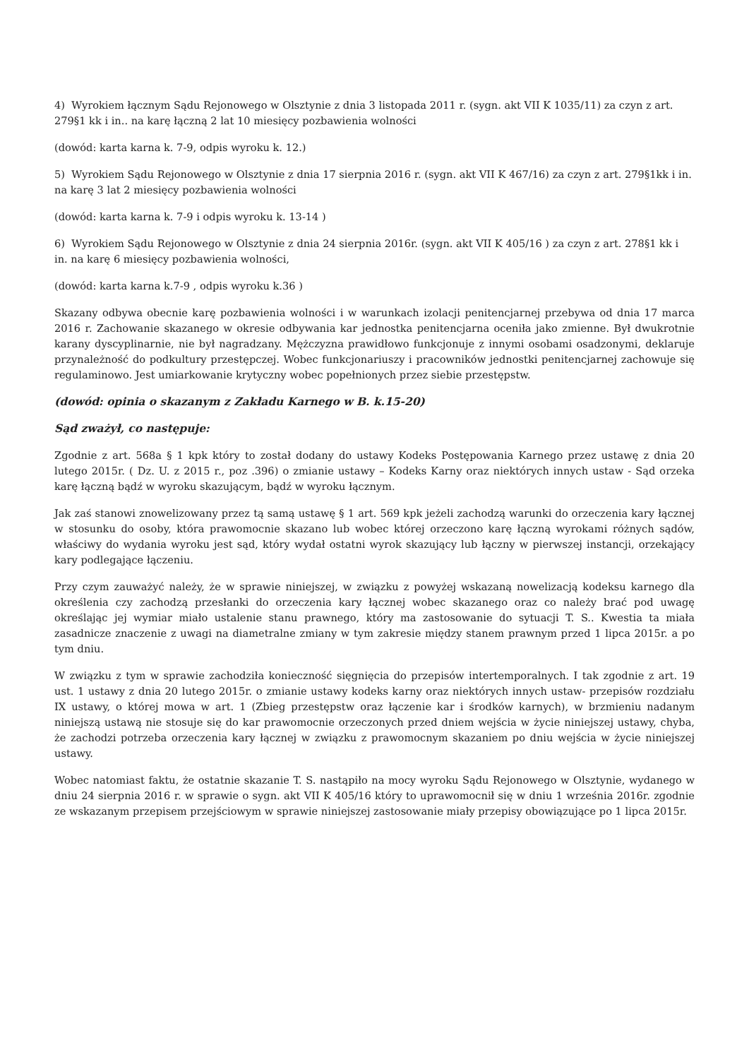4) Wyrokiem łącznym Sądu Rejonowego w Olsztynie z dnia 3 listopada 2011 r. (sygn. akt VII K 1035/11) za czyn z art. 279§1 kk i in.. na karę łączną 2 lat 10 miesięcy pozbawienia wolności
(dowód: karta karna k. 7-9, odpis wyroku k. 12.)
5) Wyrokiem Sądu Rejonowego w Olsztynie z dnia 17 sierpnia 2016 r. (sygn. akt VII K 467/16) za czyn z art. 279§1kk i in. na karę 3 lat 2 miesięcy pozbawienia wolności
(dowód: karta karna k. 7-9 i odpis wyroku k. 13-14 )
6) Wyrokiem Sądu Rejonowego w Olsztynie z dnia 24 sierpnia 2016r. (sygn. akt VII K 405/16 ) za czyn z art. 278§1 kk i in. na karę 6 miesięcy pozbawienia wolności,
(dowód: karta karna k.7-9 , odpis wyroku k.36 )
Skazany odbywa obecnie karę pozbawienia wolności i w warunkach izolacji penitencjarnej przebywa od dnia 17 marca 2016 r. Zachowanie skazanego w okresie odbywania kar jednostka penitencjarna oceniła jako zmienne. Był dwukrotnie karany dyscyplinarnie, nie był nagradzany. Mężczyzna prawidłowo funkcjonuje z innymi osobami osadzonymi, deklaruje przynależność do podkultury przestępczej. Wobec funkcjonariuszy i pracowników jednostki penitencjarnej zachowuje się regulaminowo. Jest umiarkowanie krytyczny wobec popełnionych przez siebie przestępstw.
(dowód: opinia o skazanym z Zakładu Karnego w B. k.15-20)
Sąd zważył, co następuje:
Zgodnie z art. 568a § 1 kpk który to został dodany do ustawy Kodeks Postępowania Karnego przez ustawę z dnia 20 lutego 2015r. ( Dz. U. z 2015 r., poz .396) o zmianie ustawy – Kodeks Karny oraz niektórych innych ustaw - Sąd orzeka karę łączną bądź w wyroku skazującym, bądź w wyroku łącznym.
Jak zaś stanowi znowelizowany przez tą samą ustawę § 1 art. 569 kpk jeżeli zachodzą warunki do orzeczenia kary łącznej w stosunku do osoby, która prawomocnie skazano lub wobec której orzeczono karę łączną wyrokami różnych sądów, właściwy do wydania wyroku jest sąd, który wydał ostatni wyrok skazujący lub łączny w pierwszej instancji, orzekający kary podlegające łączeniu.
Przy czym zauważyć należy, że w sprawie niniejszej, w związku z powyżej wskazaną nowelizacją kodeksu karnego dla określenia czy zachodzą przesłanki do orzeczenia kary łącznej wobec skazanego oraz co należy brać pod uwagę określając jej wymiar miało ustalenie stanu prawnego, który ma zastosowanie do sytuacji T. S.. Kwestia ta miała zasadnicze znaczenie z uwagi na diametralne zmiany w tym zakresie między stanem prawnym przed 1 lipca 2015r. a po tym dniu.
W związku z tym w sprawie zachodziła konieczność sięgnięcia do przepisów intertemporalnych. I tak zgodnie z art. 19 ust. 1 ustawy z dnia 20 lutego 2015r. o zmianie ustawy kodeks karny oraz niektórych innych ustaw- przepisów rozdziału IX ustawy, o której mowa w art. 1 (Zbieg przestępstw oraz łączenie kar i środków karnych), w brzmieniu nadanym niniejszą ustawą nie stosuje się do kar prawomocnie orzeczonych przed dniem wejścia w życie niniejszej ustawy, chyba, że zachodzi potrzeba orzeczenia kary łącznej w związku z prawomocnym skazaniem po dniu wejścia w życie niniejszej ustawy.
Wobec natomiast faktu, że ostatnie skazanie T. S. nastąpiło na mocy wyroku Sądu Rejonowego w Olsztynie, wydanego w dniu 24 sierpnia 2016 r. w sprawie o sygn. akt VII K 405/16 który to uprawomocnił się w dniu 1 września 2016r. zgodnie ze wskazanym przepisem przejściowym w sprawie niniejszej zastosowanie miały przepisy obowiązujące po 1 lipca 2015r.